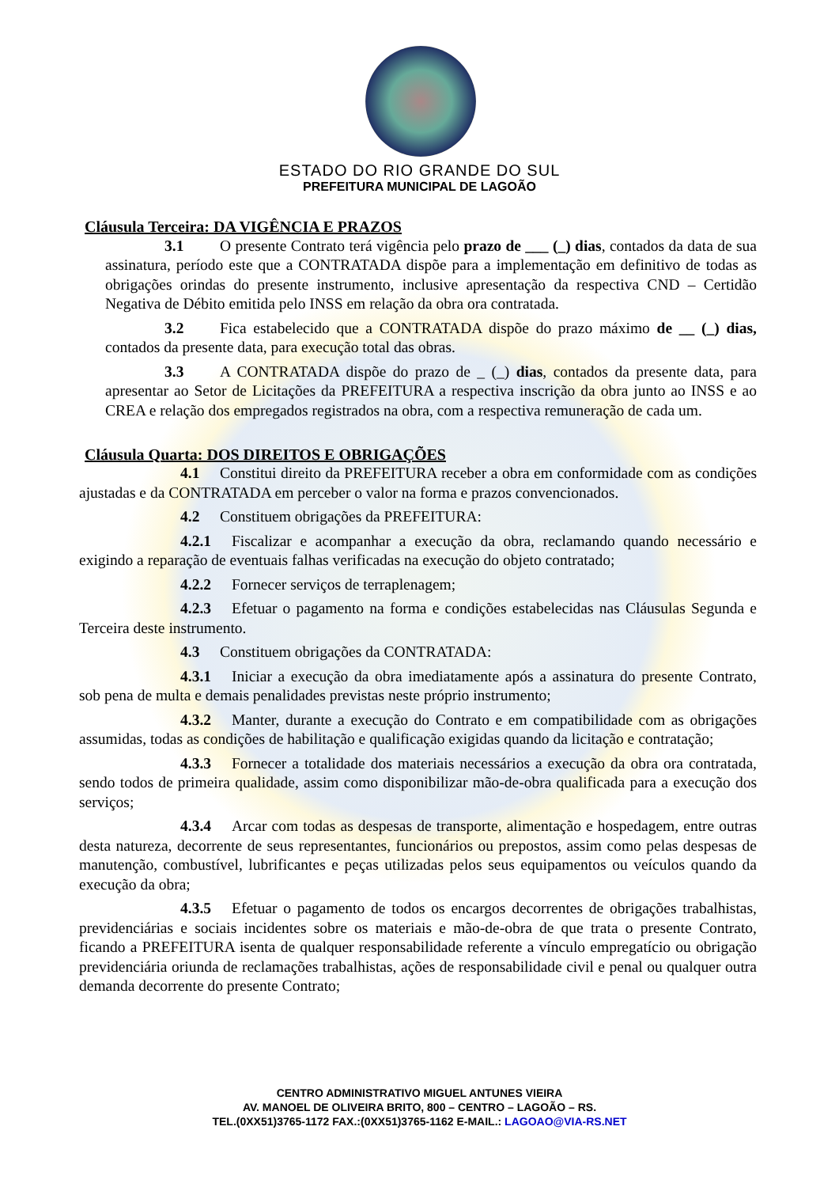ESTADO DO RIO GRANDE DO SUL
PREFEITURA MUNICIPAL DE LAGOÃO
Cláusula Terceira: DA VIGÊNCIA E PRAZOS
3.1 O presente Contrato terá vigência pelo prazo de ___ (_) dias, contados da data de sua assinatura, período este que a CONTRATADA dispõe para a implementação em definitivo de todas as obrigações orindas do presente instrumento, inclusive apresentação da respectiva CND – Certidão Negativa de Débito emitida pelo INSS em relação da obra ora contratada.
3.2 Fica estabelecido que a CONTRATADA dispõe do prazo máximo de __ (_) dias, contados da presente data, para execução total das obras.
3.3 A CONTRATADA dispõe do prazo de _ (_) dias, contados da presente data, para apresentar ao Setor de Licitações da PREFEITURA a respectiva inscrição da obra junto ao INSS e ao CREA e relação dos empregados registrados na obra, com a respectiva remuneração de cada um.
Cláusula Quarta: DOS DIREITOS E OBRIGAÇÕES
4.1 Constitui direito da PREFEITURA receber a obra em conformidade com as condições ajustadas e da CONTRATADA em perceber o valor na forma e prazos convencionados.
4.2 Constituem obrigações da PREFEITURA:
4.2.1 Fiscalizar e acompanhar a execução da obra, reclamando quando necessário e exigindo a reparação de eventuais falhas verificadas na execução do objeto contratado;
4.2.2 Fornecer serviços de terraplenagem;
4.2.3 Efetuar o pagamento na forma e condições estabelecidas nas Cláusulas Segunda e Terceira deste instrumento.
4.3 Constituem obrigações da CONTRATADA:
4.3.1 Iniciar a execução da obra imediatamente após a assinatura do presente Contrato, sob pena de multa e demais penalidades previstas neste próprio instrumento;
4.3.2 Manter, durante a execução do Contrato e em compatibilidade com as obrigações assumidas, todas as condições de habilitação e qualificação exigidas quando da licitação e contratação;
4.3.3 Fornecer a totalidade dos materiais necessários a execução da obra ora contratada, sendo todos de primeira qualidade, assim como disponibilizar mão-de-obra qualificada para a execução dos serviços;
4.3.4 Arcar com todas as despesas de transporte, alimentação e hospedagem, entre outras desta natureza, decorrente de seus representantes, funcionários ou prepostos, assim como pelas despesas de manutenção, combustível, lubrificantes e peças utilizadas pelos seus equipamentos ou veículos quando da execução da obra;
4.3.5 Efetuar o pagamento de todos os encargos decorrentes de obrigações trabalhistas, previdenciárias e sociais incidentes sobre os materiais e mão-de-obra de que trata o presente Contrato, ficando a PREFEITURA isenta de qualquer responsabilidade referente a vínculo empregatício ou obrigação previdenciária oriunda de reclamações trabalhistas, ações de responsabilidade civil e penal ou qualquer outra demanda decorrente do presente Contrato;
CENTRO ADMINISTRATIVO MIGUEL ANTUNES VIEIRA
AV. MANOEL DE OLIVEIRA BRITO, 800 – CENTRO – LAGOÃO – RS.
TEL.(0XX51)3765-1172 FAX.:(0XX51)3765-1162 E-MAIL.: LAGOAO@VIA-RS.NET